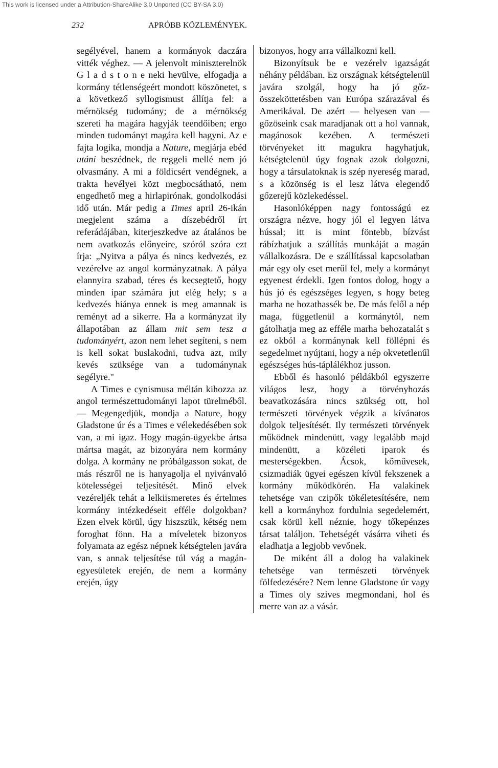This work is licensed under a Attribution-ShareAlike 3.0 Unported (CC BY-SA 3.0)
232 APRÓBB KÖZLEMÉNYEK.
segélyével, hanem a kormányok daczára vitték véghez. — A jelenvolt miniszterelnök G l a d s t o n e neki hevülve, elfogadja a kormány tétlenségeért mondott köszönetet, s a következő syllogismust állítja fel: a mérnökség tudomány; de a mérnökség szereti ha magára hagyják teendőiben; ergo minden tudományt magára kell hagyni. Az e fajta logika, mondja a Nature, megjárja ebéd utáni beszédnek, de reggeli mellé nem jó olvasmány. A mi a földicsért vendégnek, a trakta hevélyei közt megbocsátható, nem engedhető meg a hirlapirónak, gondolkodási idő után. Már pedig a Times april 26-ikán megjelent száma a díszebédről írt referádájában, kiterjeszkedve az átalános be nem avatkozás előnyeire, szóról szóra ezt írja: „Nyitva a pálya és nincs kedvezés, ez vezérelve az angol kormányzatnak. A pálya elannyira szabad, téres és kecsegtető, hogy minden ipar számára jut elég hely; s a kedvezés hiánya ennek is meg amannak is reményt ad a sikerre. Ha a kormányzat ily állapotában az állam mit sem tesz a tudományért, azon nem lehet segíteni, s nem is kell sokat buslakodni, tudva azt, mily kevés szüksége van a tudománynak segélyre."
A Times e cynismusa méltán kihozza az angol természettudományi lapot türelméből. — Megengedjük, mondja a Nature, hogy Gladstone úr és a Times e vélekedésében sok van, a mi igaz. Hogy magán-ügyekbe ártsa mártsa magát, az bizonyára nem kormány dolga. A kormány ne próbálgasson sokat, de más részről ne is hanyagolja el nyivánvaló kötelességei teljesítését. Minő elvek vezéreljék tehát a lelkiismeretes és értelmes kormány intézkedéseit efféle dolgokban? Ezen elvek körül, úgy hiszszük, kétség nem foroghat fönn. Ha a míveletek bizonyos folyamata az egész népnek kétségtelen javára van, s annak teljesítése túl vág a magán-egyesületek erején, de nem a kormány erején, úgy
bizonyos, hogy arra vállalkozni kell.
Bizonyítsuk be e vezérelv igazságát néhány példában. Ez országnak kétségtelenül javára szolgál, hogy ha jó gőz-összeköttetésben van Európa szárazával és Amerikával. De azért — helyesen van — gőzöseink csak maradjanak ott a hol vannak, magánosok kezében. A természeti törvényeket itt magukra hagyhatjuk, kétségtelenül úgy fognak azok dolgozni, hogy a társulatoknak is szép nyereség marad, s a közönség is el lesz látva elegendő gőzerejű közlekedéssel.
Hasonlóképpen nagy fontosságú ez országra nézve, hogy jól el legyen látva hússal; itt is mint föntebb, bízvást rábízhatjuk a szállítás munkáját a magán vállalkozásra. De e szállítással kapcsolatban már egy oly eset merűl fel, mely a kormányt egyenest érdekli. Igen fontos dolog, hogy a hús jó és egészséges legyen, s hogy beteg marha ne hozathassék be. De más felől a nép maga, függetlenül a kormánytól, nem gátolhatja meg az efféle marha behozatalát s ez okból a kormánynak kell föllépni és segedelmet nyújtani, hogy a nép okvetetlenűl egészséges hús-táplálékhoz jusson.
Ebből és hasonló példákból egyszerre világos lesz, hogy a törvényhozás beavatkozására nincs szükség ott, hol természeti törvények végzik a kívánatos dolgok teljesítését. Ily természeti törvények működnek mindenütt, vagy legalább majd mindenütt, a közéleti iparok és mesterségekben. Ácsok, kőművesek, csizmadiák ügyei egészen kívül fekszenek a kormány működkörén. Ha valakinek tehetsége van czipők tökéletesítésére, nem kell a kormányhoz fordulnia segedelemért, csak körül kell néznie, hogy tőkepénzes társat találjon. Tehetségét vásárra viheti és eladhatja a legjobb vevőnek.
De miként áll a dolog ha valakinek tehetsége van természeti törvények fölfedezésére? Nem lenne Gladstone úr vagy a Times oly szives megmondani, hol és merre van az a vásár.